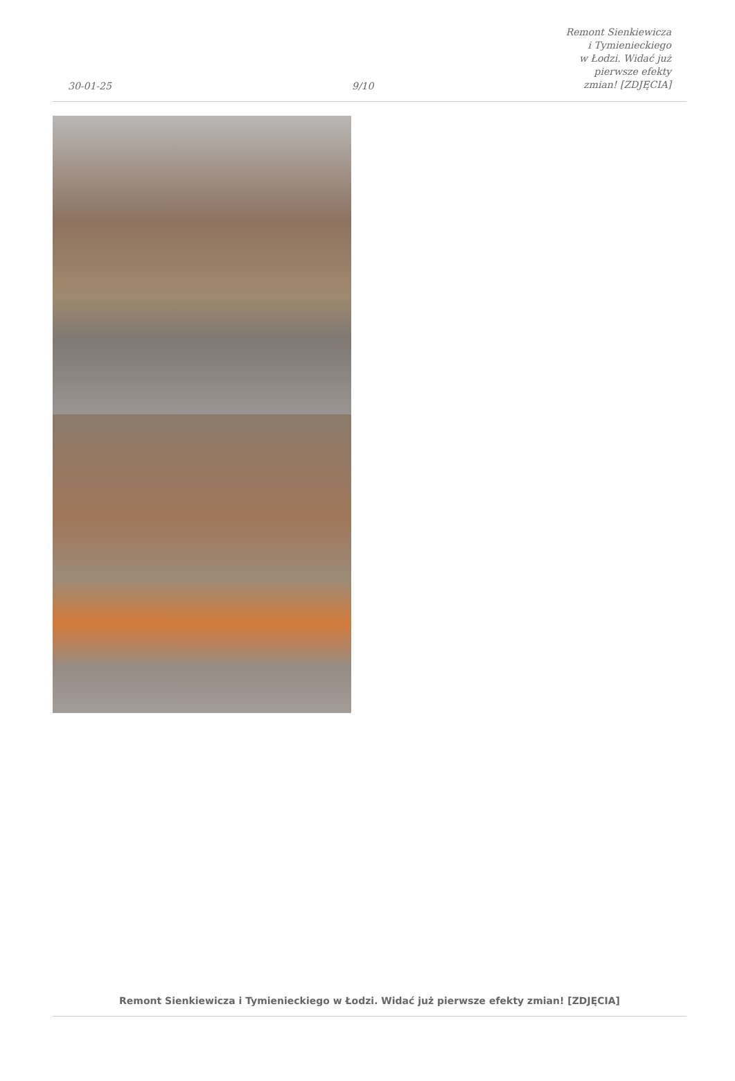30-01-25
9/10
Remont Sienkiewicza i Tymienieckiego
w Łodzi. Widać już pierwsze efekty
zmian! [ZDJĘCIA]
Remont Sienkiewicza i Tymienieckiego w Łodzi. Widać już pierwsze efekty zmian! [ZDJĘCIA]